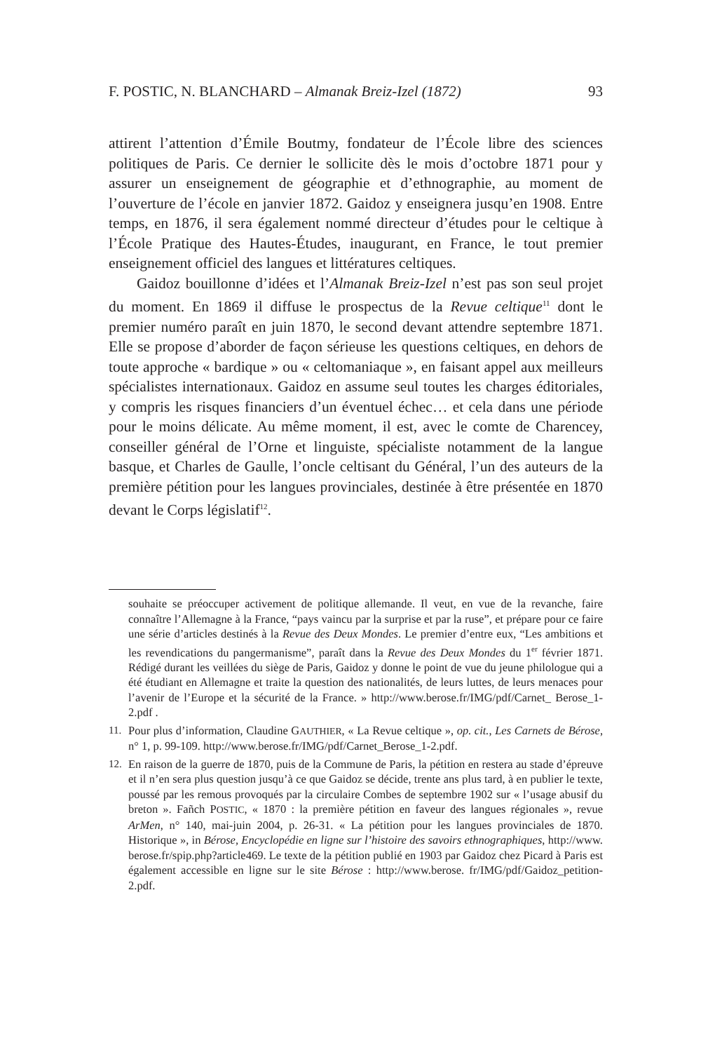F. POSTIC, N. BLANCHARD – Almanak Breiz-Izel (1872) 93
attirent l’attention d’Émile Boutmy, fondateur de l’École libre des sciences politiques de Paris. Ce dernier le sollicite dès le mois d’octobre 1871 pour y assurer un enseignement de géographie et d’ethnographie, au moment de l’ouverture de l’école en janvier 1872. Gaidoz y enseignera jusqu’en 1908. Entre temps, en 1876, il sera également nommé directeur d’études pour le celtique à l’École Pratique des Hautes-Études, inaugurant, en France, le tout premier enseignement officiel des langues et littératures celtiques.
Gaidoz bouillonne d’idées et l’Almanak Breiz-Izel n’est pas son seul projet du moment. En 1869 il diffuse le prospectus de la Revue celtique<sup>11</sup> dont le premier numéro paraît en juin 1870, le second devant attendre septembre 1871. Elle se propose d’aborder de façon sérieuse les questions celtiques, en dehors de toute approche « bardique » ou « celtomaniaque », en faisant appel aux meilleurs spécialistes internationaux. Gaidoz en assume seul toutes les charges éditoriales, y compris les risques financiers d’un éventuel échec… et cela dans une période pour le moins délicate. Au même moment, il est, avec le comte de Charencey, conseiller général de l’Orne et linguiste, spécialiste notamment de la langue basque, et Charles de Gaulle, l’oncle celtisant du Général, l’un des auteurs de la première pétition pour les langues provinciales, destinée à être présentée en 1870 devant le Corps législatif<sup>12</sup>.
souhaite se préoccuper activement de politique allemande. Il veut, en vue de la revanche, faire connaître l’Allemagne à la France, “pays vaincu par la surprise et par la ruse”, et prépare pour ce faire une série d’articles destinés à la Revue des Deux Mondes. Le premier d’entre eux, “Les ambitions et les revendications du pangermanisme”, paraît dans la Revue des Deux Mondes du 1<sup>er</sup> février 1871. Rédigé durant les veillées du siège de Paris, Gaidoz y donne le point de vue du jeune philologue qui a été étudiant en Allemagne et traite la question des nationalités, de leurs luttes, de leurs menaces pour l’avenir de l’Europe et la sécurité de la France. » http://www.berose.fr/IMG/pdf/Carnet_ Berose_1-2.pdf .
11. Pour plus d’information, Claudine GAUTHIER, « La Revue celtique », op. cit., Les Carnets de Bérose, n° 1, p. 99-109. http://www.berose.fr/IMG/pdf/Carnet_Berose_1-2.pdf.
12. En raison de la guerre de 1870, puis de la Commune de Paris, la pétition en restera au stade d’épreuve et il n’en sera plus question jusqu’à ce que Gaidoz se décide, trente ans plus tard, à en publier le texte, poussé par les remous provoqués par la circulaire Combes de septembre 1902 sur « l’usage abusif du breton ». Fañch POSTIC, « 1870 : la première pétition en faveur des langues régionales », revue ArMen, n° 140, mai-juin 2004, p. 26-31. « La pétition pour les langues provinciales de 1870. Historique », in Bérose, Encyclopédie en ligne sur l’histoire des savoirs ethnographiques, http://www. berose.fr/spip.php?article469. Le texte de la pétition publié en 1903 par Gaidoz chez Picard à Paris est également accessible en ligne sur le site Bérose : http://www.berose. fr/IMG/pdf/Gaidoz_petition-2.pdf.